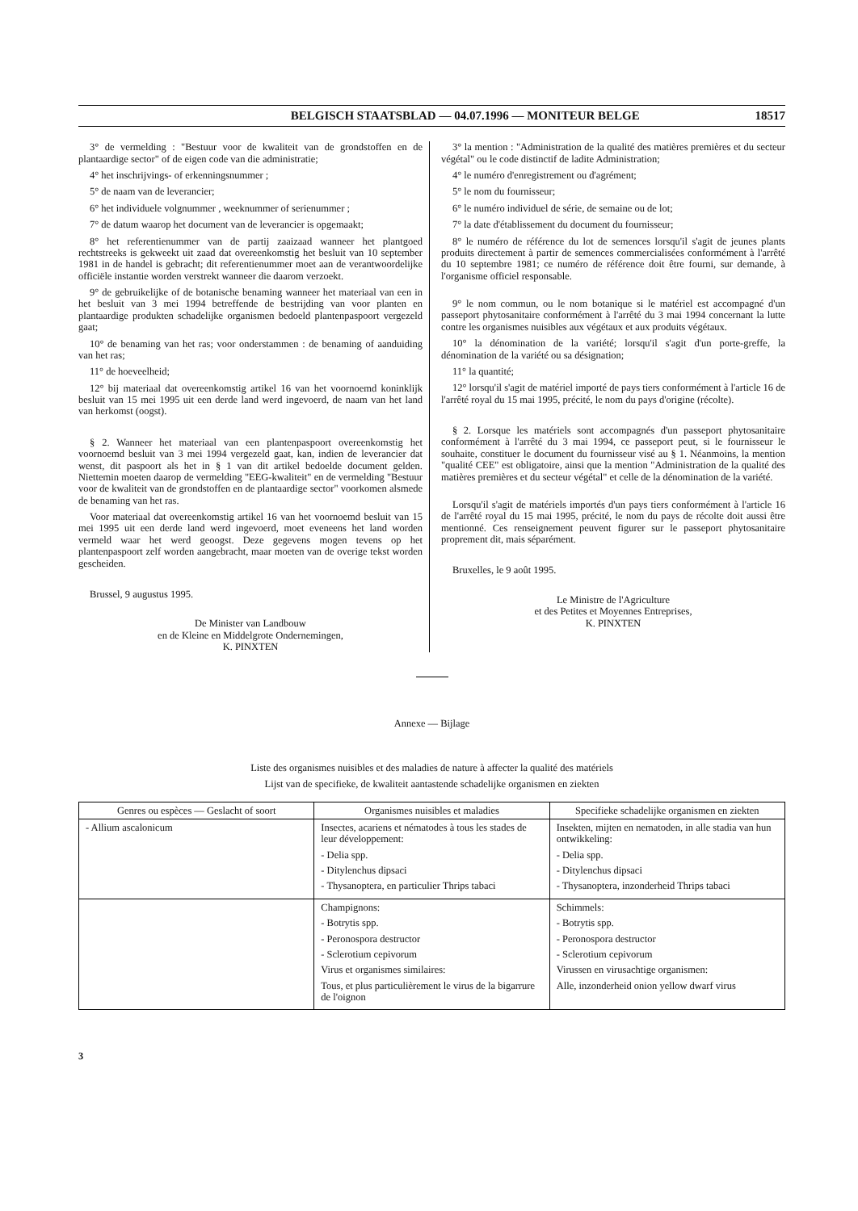BELGISCH STAATSBLAD — 04.07.1996 — MONITEUR BELGE 18517
3° de vermelding : "Bestuur voor de kwaliteit van de grondstoffen en de plantaardige sector" of de eigen code van die administratie;
4° het inschrijvings- of erkenningsnummer ;
5° de naam van de leverancier;
6° het individuele volgnummer , weeknummer of serienummer ;
7° de datum waarop het document van de leverancier is opgemaakt;
8° het referentienummer van de partij zaaizaad wanneer het plantgoed rechtstreeks is gekweekt uit zaad dat overeenkomstig het besluit van 10 september 1981 in de handel is gebracht; dit referentienummer moet aan de verantwoordelijke officiële instantie worden verstrekt wanneer die daarom verzoekt.
9° de gebruikelijke of de botanische benaming wanneer het materiaal van een in het besluit van 3 mei 1994 betreffende de bestrijding van voor planten en plantaardige produkten schadelijke organismen bedoeld plantenpaspoort vergezeld gaat;
10° de benaming van het ras; voor onderstammen : de benaming of aanduiding van het ras;
11° de hoeveelheid;
12° bij materiaal dat overeenkomstig artikel 16 van het voornoemd koninklijk besluit van 15 mei 1995 uit een derde land werd ingevoerd, de naam van het land van herkomst (oogst).
§ 2. Wanneer het materiaal van een plantenpaspoort overeenkomstig het voornoemd besluit van 3 mei 1994 vergezeld gaat, kan, indien de leverancier dat wenst, dit paspoort als het in § 1 van dit artikel bedoelde document gelden. Niettemin moeten daarop de vermelding "EEG-kwaliteit" en de vermelding "Bestuur voor de kwaliteit van de grondstoffen en de plantaardige sector" voorkomen alsmede de benaming van het ras.
Voor materiaal dat overeenkomstig artikel 16 van het voornoemd besluit van 15 mei 1995 uit een derde land werd ingevoerd, moet eveneens het land worden vermeld waar het werd geoogst. Deze gegevens mogen tevens op het plantenpaspoort zelf worden aangebracht, maar moeten van de overige tekst worden gescheiden.
Brussel, 9 augustus 1995.
De Minister van Landbouw
en de Kleine en Middelgrote Ondernemingen,
K. PINXTEN
3° la mention : "Administration de la qualité des matières premières et du secteur végétal" ou le code distinctif de ladite Administration;
4° le numéro d'enregistrement ou d'agrément;
5° le nom du fournisseur;
6° le numéro individuel de série, de semaine ou de lot;
7° la date d'établissement du document du fournisseur;
8° le numéro de référence du lot de semences lorsqu'il s'agit de jeunes plants produits directement à partir de semences commercialisées conformément à l'arrêté du 10 septembre 1981; ce numéro de référence doit être fourni, sur demande, à l'organisme officiel responsable.
9° le nom commun, ou le nom botanique si le matériel est accompagné d'un passeport phytosanitaire conformément à l'arrêté du 3 mai 1994 concernant la lutte contre les organismes nuisibles aux végétaux et aux produits végétaux.
10° la dénomination de la variété; lorsqu'il s'agit d'un porte-greffe, la dénomination de la variété ou sa désignation;
11° la quantité;
12° lorsqu'il s'agit de matériel importé de pays tiers conformément à l'article 16 de l'arrêté royal du 15 mai 1995, précité, le nom du pays d'origine (récolte).
§ 2. Lorsque les matériels sont accompagnés d'un passeport phytosanitaire conformément à l'arrêté du 3 mai 1994, ce passeport peut, si le fournisseur le souhaite, constituer le document du fournisseur visé au § 1. Néanmoins, la mention "qualité CEE" est obligatoire, ainsi que la mention "Administration de la qualité des matières premières et du secteur végétal" et celle de la dénomination de la variété.
Lorsqu'il s'agit de matériels importés d'un pays tiers conformément à l'article 16 de l'arrêté royal du 15 mai 1995, précité, le nom du pays de récolte doit aussi être mentionné. Ces renseignement peuvent figurer sur le passeport phytosanitaire proprement dit, mais séparément.
Bruxelles, le 9 août 1995.
Le Ministre de l'Agriculture
et des Petites et Moyennes Entreprises,
K. PINXTEN
Annexe — Bijlage
Liste des organismes nuisibles et des maladies de nature à affecter la qualité des matériels
Lijst van de specifieke, de kwaliteit aantastende schadelijke organismen en ziekten
| Genres ou espèces — Geslacht of soort | Organismes nuisibles et maladies | Specifieke schadelijke organismen en ziekten |
| --- | --- | --- |
| - Allium ascalonicum | Insectes, acariens et nématodes à tous les stades de leur développement: - Delia spp. - Ditylenchus dipsaci - Thysanoptera, en particulier Thrips tabaci | Insekten, mijten en nematoden, in alle stadia van hun ontwikkeling: - Delia spp. - Ditylenchus dipsaci - Thysanoptera, inzonderheid Thrips tabaci |
| | Champignons: - Botrytis spp. - Peronospora destructor - Sclerotium cepivorum Virus et organismes similaires: Tous, et plus particulièrement le virus de la bigarrure de l'oignon | Schimmels: - Botrytis spp. - Peronospora destructor - Sclerotium cepivorum Virussen en virusachtige organismen: Alle, inzonderheid onion yellow dwarf virus |
3